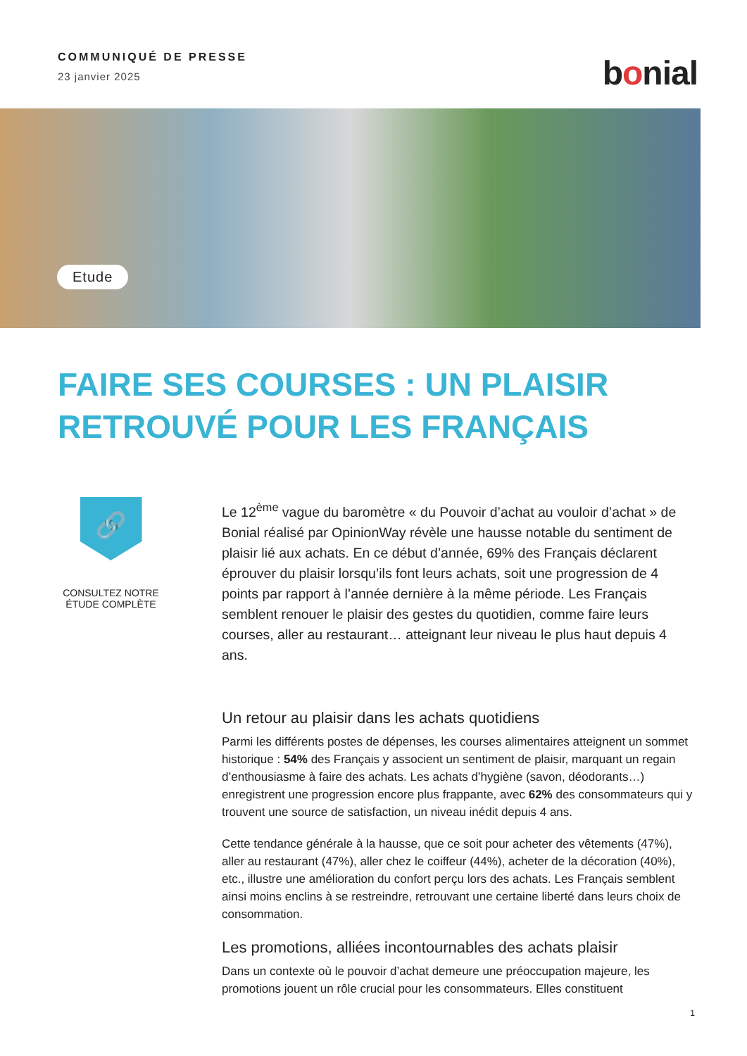COMMUNIQUÉ DE PRESSE
23 janvier 2025
bonial
Etude
FAIRE SES COURSES : UN PLAISIR RETROUVÉ POUR LES FRANÇAIS
🔗
CONSULTEZ NOTRE
ÉTUDE COMPLÈTE
Le 12<sup>ème</sup> vague du baromètre « du Pouvoir d’achat au vouloir d’achat » de Bonial réalisé par OpinionWay révèle une hausse notable du sentiment de plaisir lié aux achats. En ce début d’année, 69% des Français déclarent éprouver du plaisir lorsqu’ils font leurs achats, soit une progression de 4 points par rapport à l’année dernière à la même période. Les Français semblent renouer le plaisir des gestes du quotidien, comme faire leurs courses, aller au restaurant… atteignant leur niveau le plus haut depuis 4 ans.
Un retour au plaisir dans les achats quotidiens
Parmi les différents postes de dépenses, les courses alimentaires atteignent un sommet historique : 54% des Français y associent un sentiment de plaisir, marquant un regain d’enthousiasme à faire des achats. Les achats d’hygiène (savon, déodorants…) enregistrent une progression encore plus frappante, avec 62% des consommateurs qui y trouvent une source de satisfaction, un niveau inédit depuis 4 ans.
Cette tendance générale à la hausse, que ce soit pour acheter des vêtements (47%), aller au restaurant (47%), aller chez le coiffeur (44%), acheter de la décoration (40%), etc., illustre une amélioration du confort perçu lors des achats. Les Français semblent ainsi moins enclins à se restreindre, retrouvant une certaine liberté dans leurs choix de consommation.
Les promotions, alliées incontournables des achats plaisir
Dans un contexte où le pouvoir d’achat demeure une préoccupation majeure, les promotions jouent un rôle crucial pour les consommateurs. Elles constituent
1